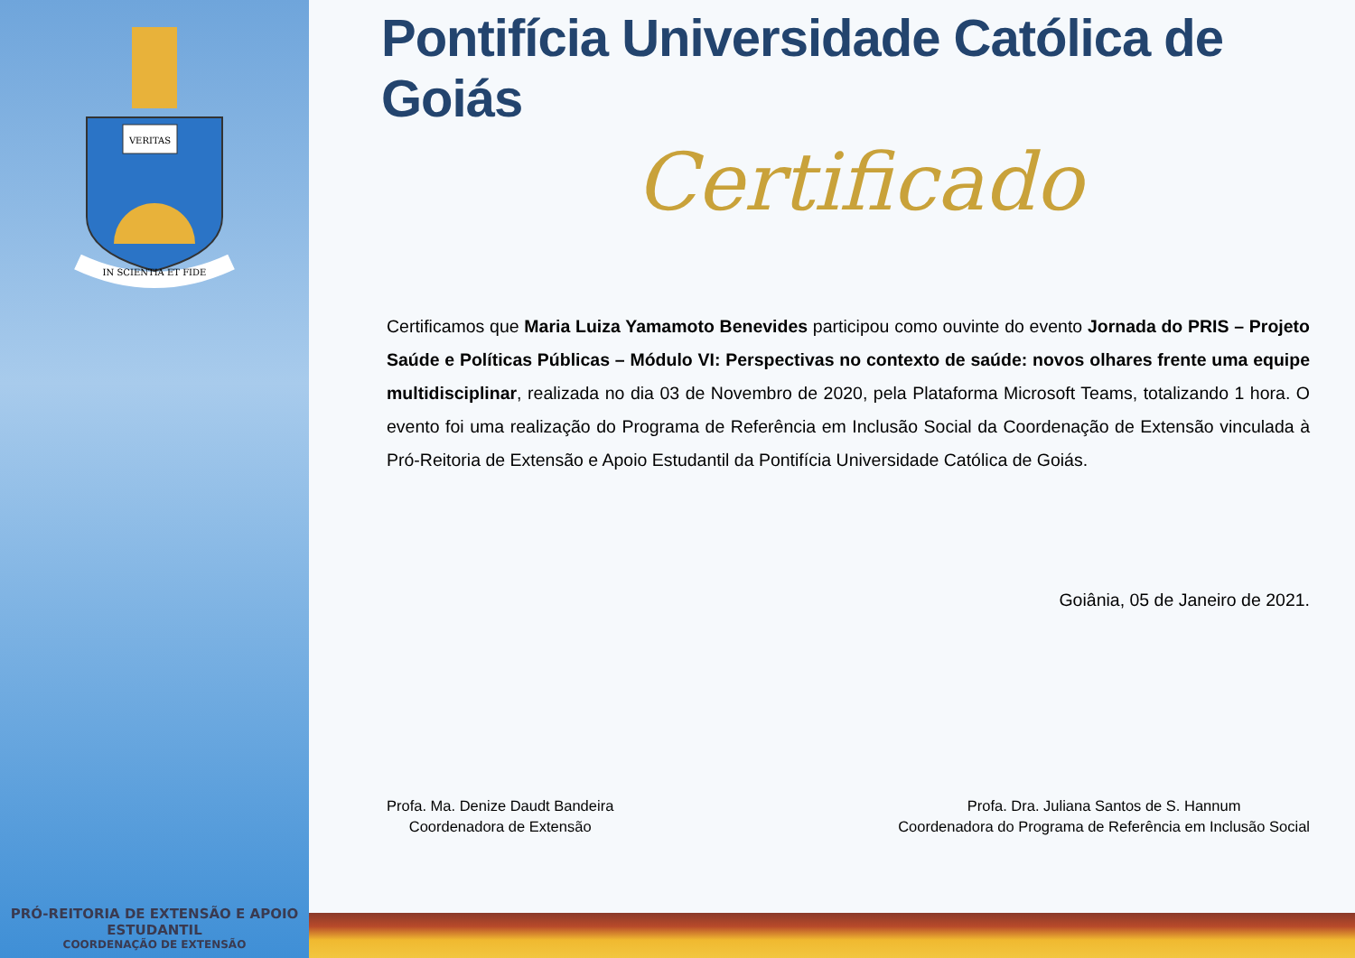VERITAS
IN SCIENTIA ET FIDE
PRÓ-REITORIA DE EXTENSÃO E APOIO ESTUDANTIL
COORDENAÇÃO DE EXTENSÃO
Pontifícia Universidade Católica de Goiás
Certificado
Certificamos que Maria Luiza Yamamoto Benevides participou como ouvinte do evento Jornada do PRIS – Projeto Saúde e Políticas Públicas – Módulo VI: Perspectivas no contexto de saúde: novos olhares frente uma equipe multidisciplinar, realizada no dia 03 de Novembro de 2020, pela Plataforma Microsoft Teams, totalizando 1 hora. O evento foi uma realização do Programa de Referência em Inclusão Social da Coordenação de Extensão vinculada à Pró-Reitoria de Extensão e Apoio Estudantil da Pontifícia Universidade Católica de Goiás.
Goiânia, 05 de Janeiro de 2021.
Profa. Ma. Denize Daudt Bandeira
Coordenadora de Extensão
Profa. Dra. Juliana Santos de S. Hannum
Coordenadora do Programa de Referência em Inclusão Social